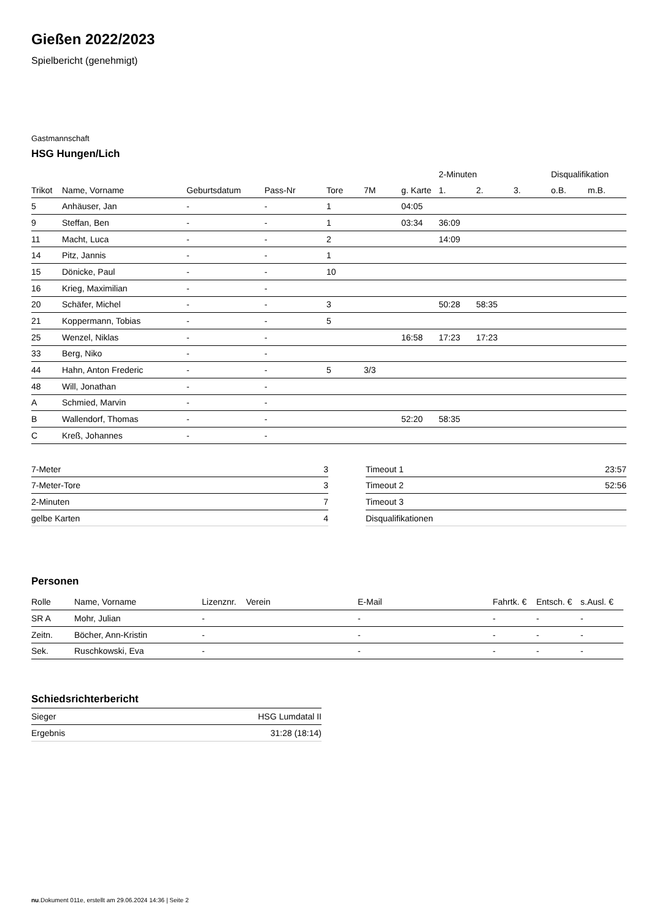Gießen 2022/2023
Spielbericht (genehmigt)
Gastmannschaft
HSG Hungen/Lich
| | | | | | | | 2-Minuten | | | Disqualifikation | |
| --- | --- | --- | --- | --- | --- | --- | --- | --- | --- | --- | --- |
| Trikot | Name, Vorname | Geburtsdatum | Pass-Nr | Tore | 7M | g. Karte | 1. | 2. | 3. | o.B. | m.B. |
| 5 | Anhäuser, Jan | - | - | 1 | | 04:05 | | | | | |
| 9 | Steffan, Ben | - | - | 1 | | 03:34 | 36:09 | | | | |
| 11 | Macht, Luca | - | - | 2 | | | 14:09 | | | | |
| 14 | Pitz, Jannis | - | - | 1 | | | | | | | |
| 15 | Dönicke, Paul | - | - | 10 | | | | | | | |
| 16 | Krieg, Maximilian | - | - | | | | | | | | |
| 20 | Schäfer, Michel | - | - | 3 | | | 50:28 | 58:35 | | | |
| 21 | Koppermann, Tobias | - | - | 5 | | | | | | | |
| 25 | Wenzel, Niklas | - | - | | | 16:58 | 17:23 | 17:23 | | | |
| 33 | Berg, Niko | - | - | | | | | | | | |
| 44 | Hahn, Anton Frederic | - | - | 5 | 3/3 | | | | | | |
| 48 | Will, Jonathan | - | - | | | | | | | | |
| A | Schmied, Marvin | - | - | | | | | | | | |
| B | Wallendorf, Thomas | - | - | | | 52:20 | 58:35 | | | | |
| C | Kreß, Johannes | - | - | | | | | | | | |
| 7-Meter | 3 |
| 7-Meter-Tore | 3 |
| 2-Minuten | 7 |
| gelbe Karten | 4 |
| Timeout 1 | 23:57 |
| Timeout 2 | 52:56 |
| Timeout 3 | |
| Disqualifikationen | |
Personen
| Rolle | Name, Vorname | Lizenznr. | Verein | E-Mail | Fahrtk. € | Entsch. € | s.Ausl. € |
| --- | --- | --- | --- | --- | --- | --- | --- |
| SR A | Mohr, Julian | - | | - | - | - | - |
| Zeitn. | Böcher, Ann-Kristin | - | | - | - | - | - |
| Sek. | Ruschkowski, Eva | - | | - | - | - | - |
Schiedsrichterbericht
| Sieger | HSG Lumdatal II |
| Ergebnis | 31:28 (18:14) |
nu.Dokument 011e, erstellt am 29.06.2024 14:36 | Seite 2